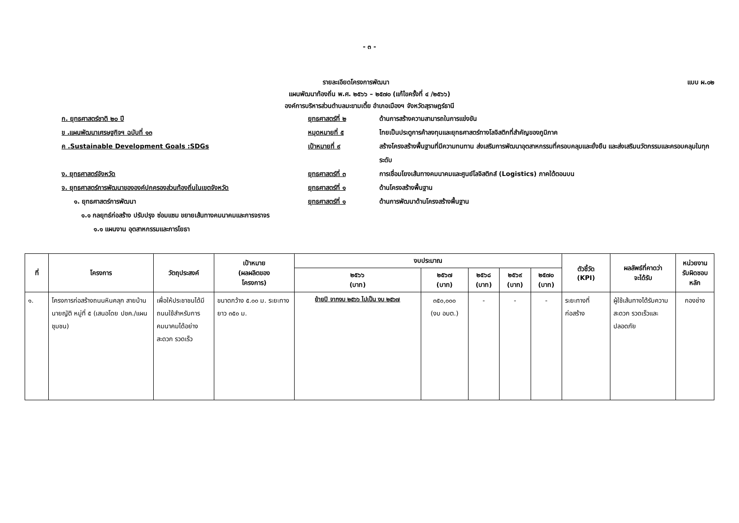- ๓ -
รายละเอียดโครงการพัฒนา แบบ ผ.๐๒
แผนพัฒนาท้องถิ่น พ.ศ. ๒๕๖๖ – ๒๕๗๐ (แก้ไขครั้งที่ ๔ /๒๕๖๖)
องค์การบริหารส่วนตำบลมะขามเตี้ย อำเภอเมืองฯ จังหวัดสุราษฎร์ธานี
ก. ยุทธศาสตร์ชาติ ๒๐ ปี ยุทธศาสตร์ที่ ๒ ด้านการสร้างความสามารถในการแข่งขัน
ข .แผนพัฒนาเศรษฐกิจฯ ฉบับที่ ๑๓ หมุดหมายที่ ๕ ไทยเป็นประตูการค้าลงทุนและยุทธศาสตร์ทางโลจิสติกที่สำคัญของภูมิภาค
ค .Sustainable Development Goals :SDGs เป้าหมายที่ ๙ สร้างโครงสร้างพื้นฐานที่มีความทนทาน ส่งเสริมการพัฒนาอุตสาหกรรมที่ครอบคลุมและยั่งยืน และส่งเสริมนวัตกรรมและครอบคลุมในทุกระดับ
ง. ยุทธศาสตร์จังหวัด ยุทธศาสตร์ที่ ๓ การเชื่อมโยงเส้นทางคมนาคมและศูนย์โลจิสติกส์ (Logistics) ภาคใต้ตอนบน
จ. ยุทธศาสตร์การพัฒนาขององค์ปกครองส่วนท้องถิ่นในเขตจังหวัด ยุทธศาสตร์ที่ ๑ ด้านโครงสร้างพื้นฐาน
๑. ยุทธศาสตร์การพัฒนา ยุทธศาสตร์ที่ ๑ ด้านการพัฒนาด้านโครงสร้างพื้นฐาน
๑.๑ กลยุทธ์ก่อสร้าง ปรับปรุง ซ่อมแซม ขยายเส้นทางคมนาคมและการจราจร
๑.๑ แผนงาน อุตสาหกรรมและการโยธา
| ที่ | โครงการ | วัตถุประสงค์ | เป้าหมาย (ผลผลิตของ โครงการ) | งบประมาณ | | | | | ตัวชี้วัด (KPI) | ผลลัพธ์ที่คาดว่า จะได้รับ | หน่วยงาน รับผิดชอบ หลัก |
| --- | --- | --- | --- | --- | --- | --- | --- | --- | --- | --- | --- |
| | | | | ๒๕๖๖ (บาท) | ๒๕๖๗ (บาท) | ๒๕๖๘ (บาท) | ๒๕๖๙ (บาท) | ๒๕๗๐ (บาท) | | | |
| ๑. | โครงการก่อสร้างถนนหินคลุก สายบ้านนายญัติ หมู่ที่ ๕ (เสนอโดย ปชค./แผนชุมชน) | เพื่อให้ประชาชนได้มีถนนใช้สำหรับการคมนาคมได้อย่างสะดวก รวดเร็ว | ขนาดกว้าง ๕.๐๐ ม. ระยะทางยาว ๓๕๐ ม. | ย้ายปี จากงบ ๒๕๖๖ ไปเป็น งบ ๒๕๖๗ | ๓๕๐,๐๐๐ (งบ อบต.) | - | - | - | ระยะทางที่ก่อสร้าง | ผู้ใช้เส้นทางได้รับความสะดวก รวดเร็วและปลอดภัย | กองช่าง |